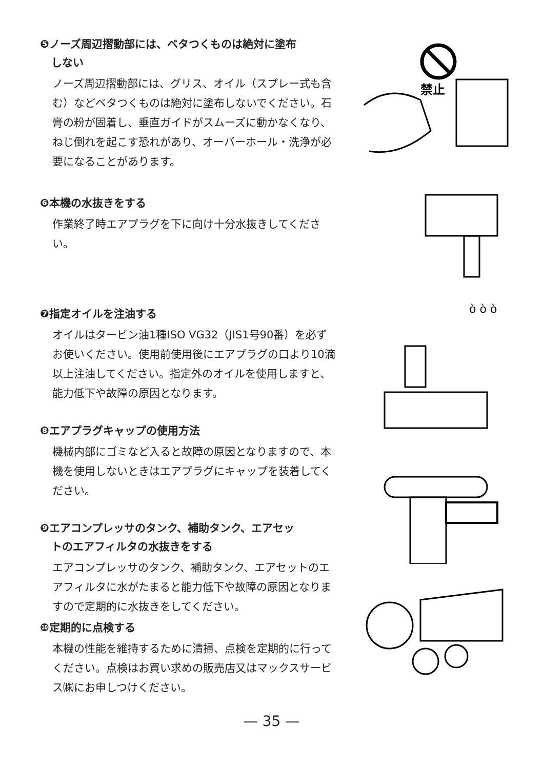❺ノーズ周辺摺動部には、ベタつくものは絶対に塗布
しない
ノーズ周辺摺動部には、グリス、オイル（スプレー式も含む）などベタつくものは絶対に塗布しないでください。石膏の粉が固着し、垂直ガイドがスムーズに動かなくなり、ねじ倒れを起こす恐れがあり、オーバーホール・洗浄が必要になることがあります。
❻本機の水抜きをする
作業終了時エアプラグを下に向け十分水抜きしてください。
❼指定オイルを注油する
オイルはタービン油1種ISO VG32（JIS1号90番）を必ずお使いください。使用前使用後にエアプラグの口より10滴以上注油してください。指定外のオイルを使用しますと、能力低下や故障の原因となります。
❽エアプラグキャップの使用方法
機械内部にゴミなど入ると故障の原因となりますので、本機を使用しないときはエアプラグにキャップを装着してください。
❾エアコンプレッサのタンク、補助タンク、エアセッ
トのエアフィルタの水抜きをする
エアコンプレッサのタンク、補助タンク、エアセットのエアフィルタに水がたまると能力低下や故障の原因となりますので定期的に水抜きをしてください。
❿定期的に点検する
本機の性能を維持するために清掃、点検を定期的に行ってください。点検はお買い求めの販売店又はマックスサービス㈱にお申しつけください。
禁止
ò ò ò
— 35 —